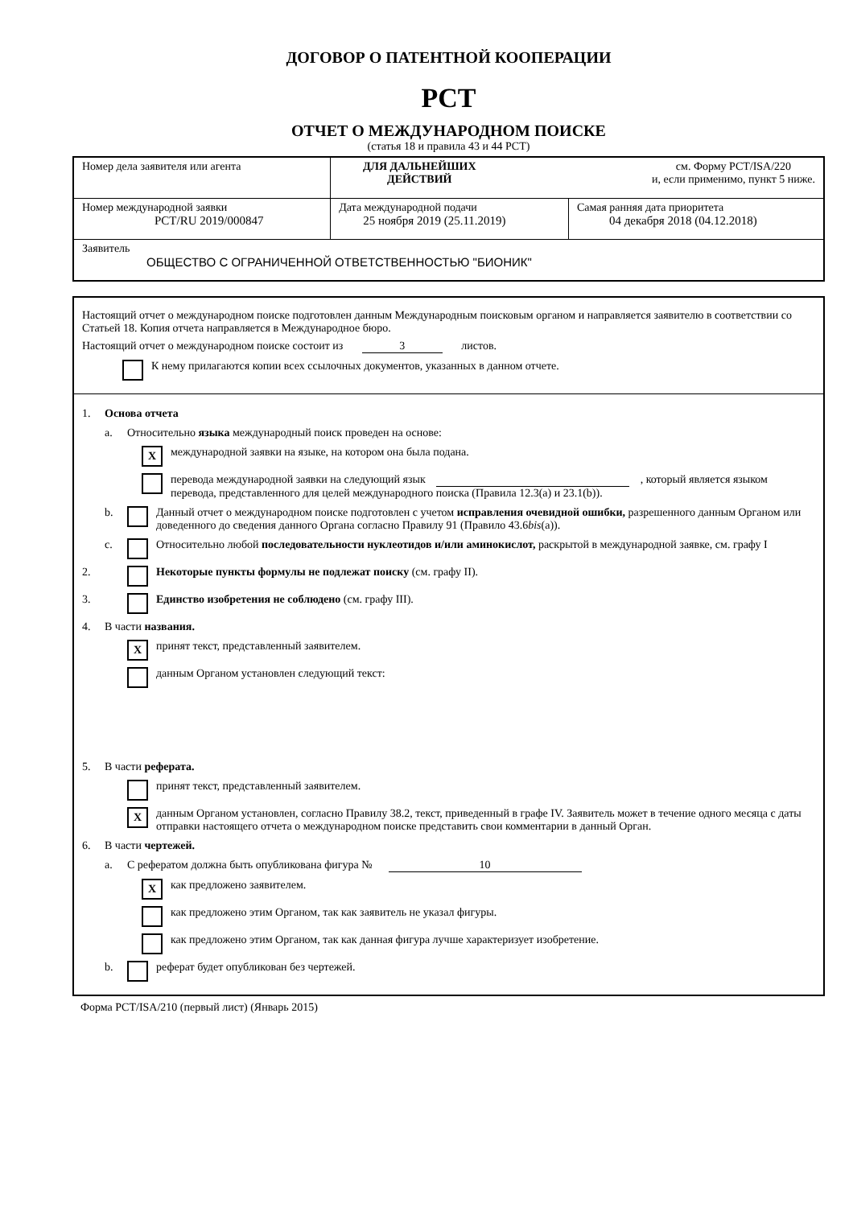ДОГОВОР О ПАТЕНТНОЙ КООПЕРАЦИИ
PCT
ОТЧЕТ О МЕЖДУНАРОДНОМ ПОИСКЕ
(статья 18 и правила 43 и 44 PCT)
| Номер дела заявителя или агента | ДЛЯ ДАЛЬНЕЙШИХ ДЕЙСТВИЙ см. Форму PCT/ISA/220 и, если применимо, пункт 5 ниже. | |
| Номер международной заявки PCT/RU 2019/000847 | Дата международной подачи 25 ноября 2019 (25.11.2019) | Самая ранняя дата приоритета 04 декабря 2018 (04.12.2018) |
| Заявитель ОБЩЕСТВО С ОГРАНИЧЕННОЙ ОТВЕТСТВЕННОСТЬЮ "БИОНИК" | | |
Настоящий отчет о международном поиске подготовлен данным Международным поисковым органом и направляется заявителю в соответствии со Статьей 18. Копия отчета направляется в Международное бюро.
Настоящий отчет о международном поиске состоит из 3 листов.
К нему прилагаются копии всех ссылочных документов, указанных в данном отчете.
1. Основа отчета
a. Относительно языка международный поиск проведен на основе:
X
международной заявки на языке, на котором она была подана.
перевода международной заявки на следующий язык , который является языком перевода, представленного для целей международного поиска (Правила 12.3(a) и 23.1(b)).
b. Данный отчет о международном поиске подготовлен с учетом исправления очевидной ошибки, разрешенного данным Органом или доведенного до сведения данного Органа согласно Правилу 91 (Правило 43.6bis(a)).
c. Относительно любой последовательности нуклеотидов и/или аминокислот, раскрытой в международной заявке, см. графу I
2. Некоторые пункты формулы не подлежат поиску (см. графу II).
3. Единство изобретения не соблюдено (см. графу III).
4. В части названия.
X
принят текст, представленный заявителем.
данным Органом установлен следующий текст:
5. В части реферата.
принят текст, представленный заявителем.
X
данным Органом установлен, согласно Правилу 38.2, текст, приведенный в графе IV. Заявитель может в течение одного месяца с даты отправки настоящего отчета о международном поиске представить свои комментарии в данный Орган.
6. В части чертежей.
a. С рефератом должна быть опубликована фигура № 10
X
как предложено заявителем.
как предложено этим Органом, так как заявитель не указал фигуры.
как предложено этим Органом, так как данная фигура лучше характеризует изобретение.
b.
реферат будет опубликован без чертежей.
Форма PCT/ISA/210 (первый лист) (Январь 2015)